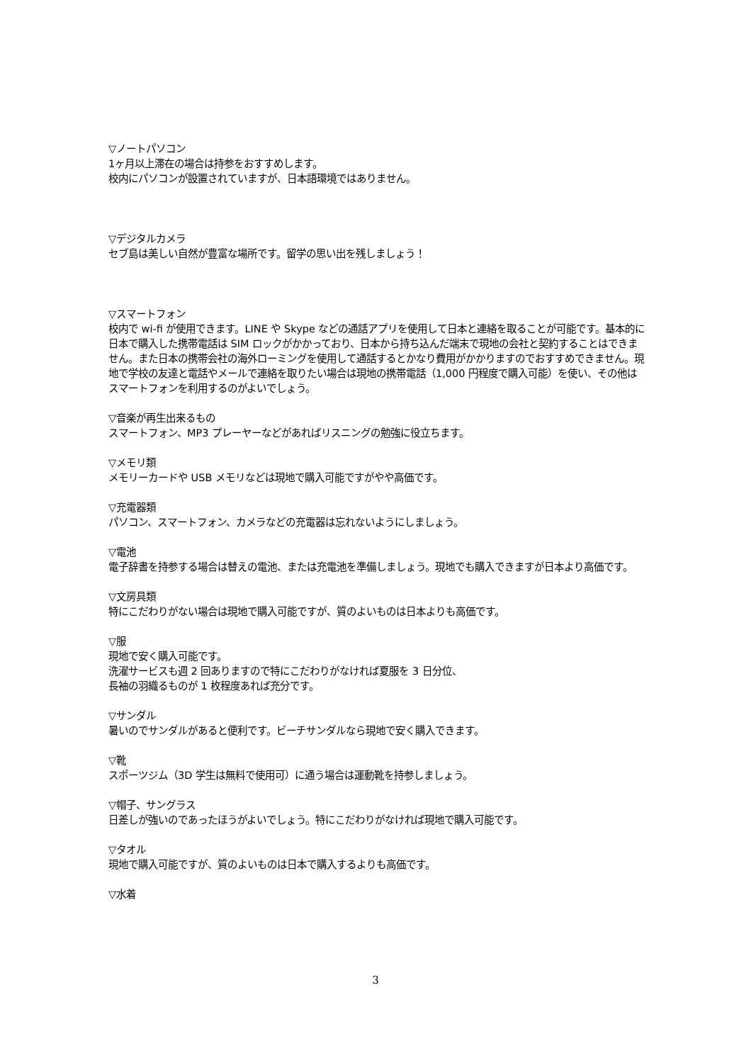▽ノートパソコン
1ヶ月以上滞在の場合は持参をおすすめします。
校内にパソコンが設置されていますが、日本語環境ではありません。
▽デジタルカメラ
セブ島は美しい自然が豊富な場所です。留学の思い出を残しましょう！
▽スマートフォン
校内で wi-fi が使用できます。LINE や Skype などの通話アプリを使用して日本と連絡を取ることが可能です。基本的に日本で購入した携帯電話は SIM ロックがかかっており、日本から持ち込んだ端末で現地の会社と契約することはできません。また日本の携帯会社の海外ローミングを使用して通話するとかなり費用がかかりますのでおすすめできません。現地で学校の友達と電話やメールで連絡を取りたい場合は現地の携帯電話（1,000 円程度で購入可能）を使い、その他はスマートフォンを利用するのがよいでしょう。
▽音楽が再生出来るもの
スマートフォン、MP3 プレーヤーなどがあればリスニングの勉強に役立ちます。
▽メモリ類
メモリーカードや USB メモリなどは現地で購入可能ですがやや高価です。
▽充電器類
パソコン、スマートフォン、カメラなどの充電器は忘れないようにしましょう。
▽電池
電子辞書を持参する場合は替えの電池、または充電池を準備しましょう。現地でも購入できますが日本より高価です。
▽文房具類
特にこだわりがない場合は現地で購入可能ですが、質のよいものは日本よりも高価です。
▽服
現地で安く購入可能です。
洗濯サービスも週 2 回ありますので特にこだわりがなければ夏服を 3 日分位、
長袖の羽織るものが 1 枚程度あれば充分です。
▽サンダル
暑いのでサンダルがあると便利です。ビーチサンダルなら現地で安く購入できます。
▽靴
スポーツジム（3D 学生は無料で使用可）に通う場合は運動靴を持参しましょう。
▽帽子、サングラス
日差しが強いのであったほうがよいでしょう。特にこだわりがなければ現地で購入可能です。
▽タオル
現地で購入可能ですが、質のよいものは日本で購入するよりも高価です。
▽水着
3